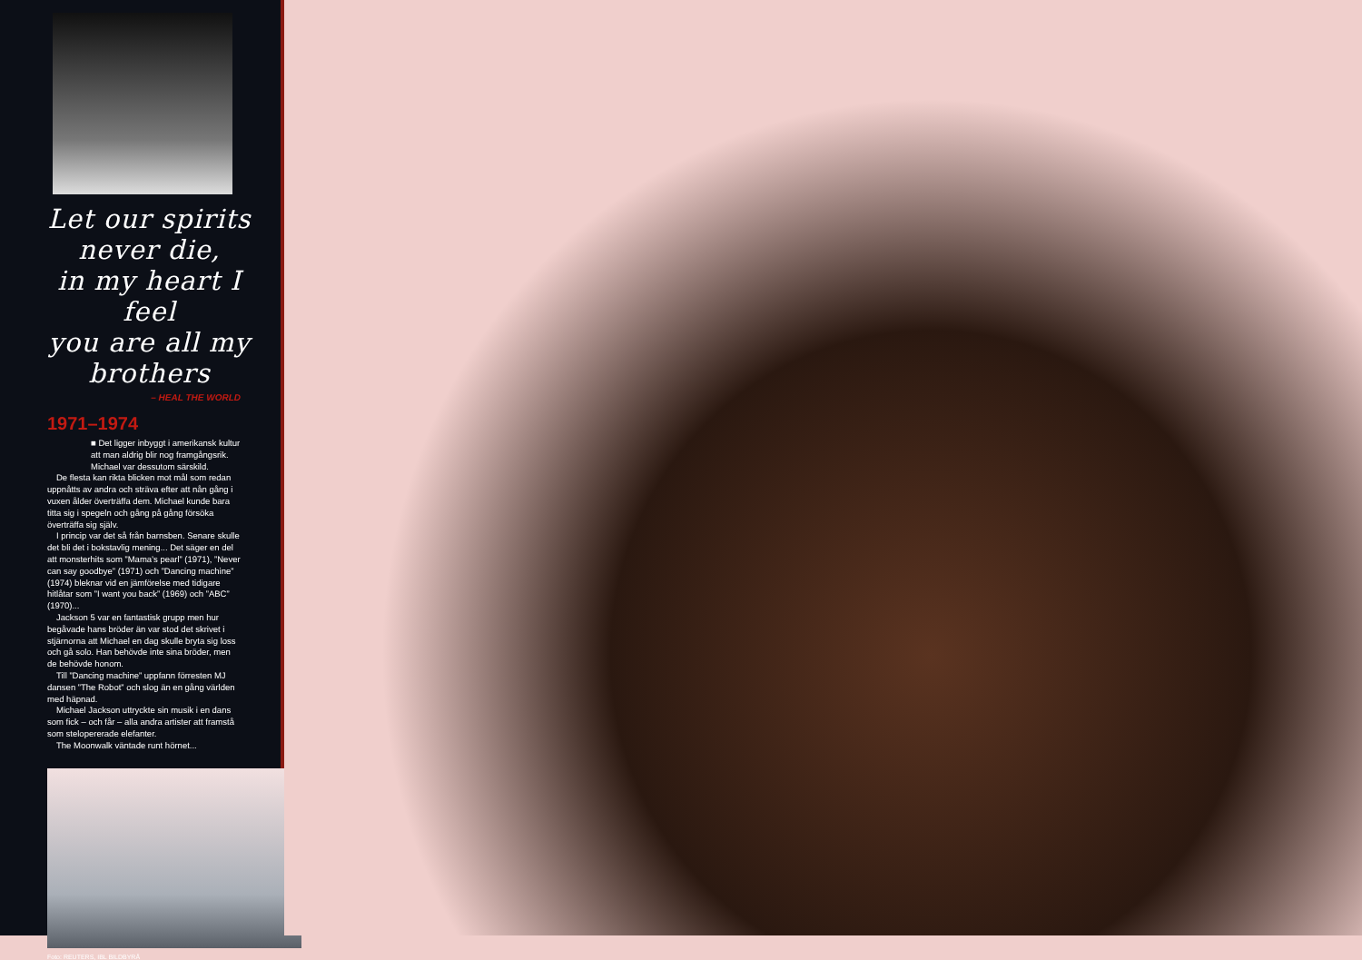Let our spirits
never die,
in my heart I feel
you are all my
brothers
– HEAL THE WORLD
1971–1974
■ Det ligger inbyggt i amerikansk kultur att man aldrig blir nog framgångsrik. Michael var dessutom särskild.
De flesta kan rikta blicken mot mål som redan uppnåtts av andra och sträva efter att nån gång i vuxen ålder överträffa dem. Michael kunde bara titta sig i spegeln och gång på gång försöka överträffa sig själv.
I princip var det så från barnsben. Senare skulle det bli det i bokstavlig mening... Det säger en del att monsterhits som ”Mama’s pearl” (1971), ”Never can say goodbye” (1971) och ”Dancing machine” (1974) bleknar vid en jämförelse med tidigare hitlåtar som ”I want you back” (1969) och ”ABC” (1970)...
Jackson 5 var en fantastisk grupp men hur begåvade hans bröder än var stod det skrivet i stjärnorna att Michael en dag skulle bryta sig loss och gå solo. Han behövde inte sina bröder, men de behövde honom.
Till ”Dancing machine” uppfann förresten MJ dansen ”The Robot” och slog än en gång världen med häpnad.
Michael Jackson uttryckte sin musik i en dans som fick – och får – alla andra artister att framstå som stelopererade elefanter.
The Moonwalk väntade runt hörnet...
Foto: REUTERS, IBL BILDBYRÅ